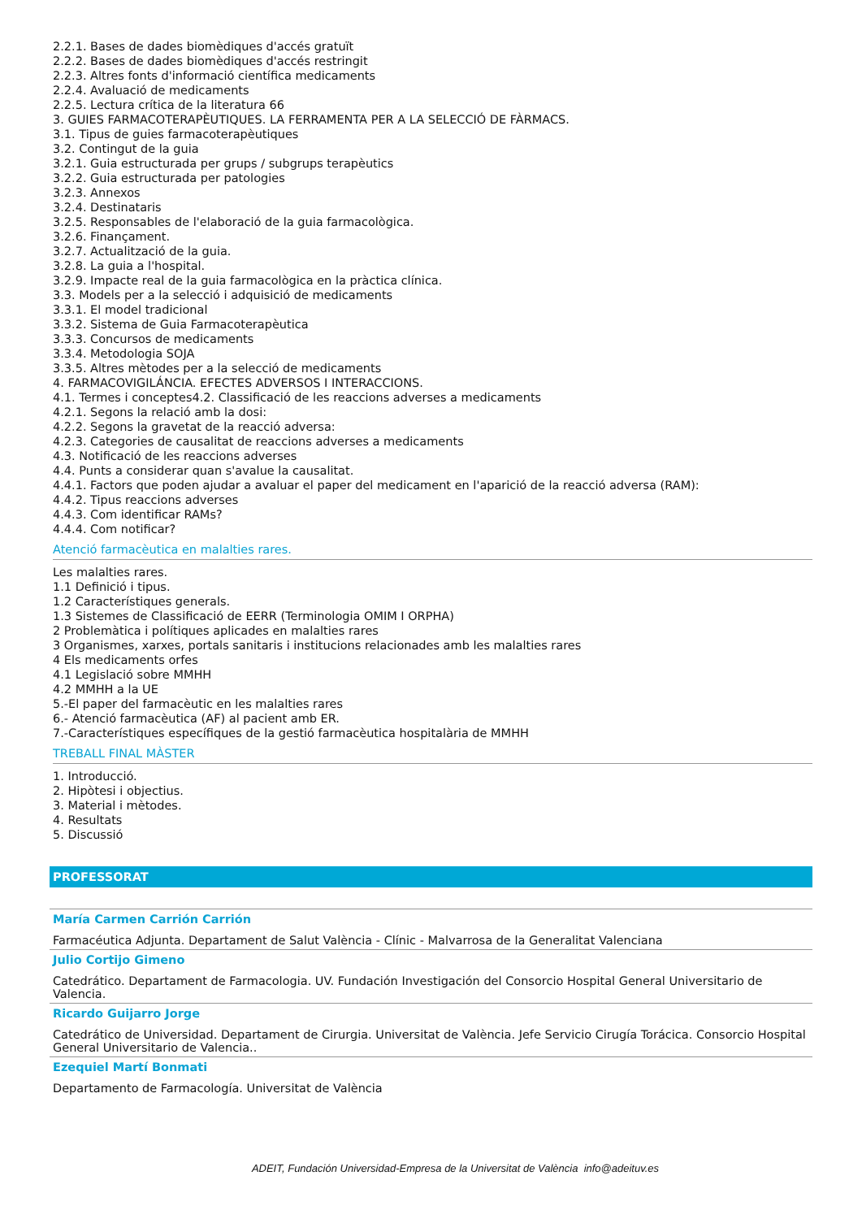2.2.1. Bases de dades biomèdiques d'accés gratuït
2.2.2. Bases de dades biomèdiques d'accés restringit
2.2.3. Altres fonts d'informació científica medicaments
2.2.4. Avaluació de medicaments
2.2.5. Lectura crítica de la literatura 66
3. GUIES FARMACOTERAPÈUTIQUES. LA FERRAMENTA PER A LA SELECCIÓ DE FÀRMACS.
3.1. Tipus de guies farmacoterapèutiques
3.2. Contingut de la guia
3.2.1. Guia estructurada per grups / subgrups terapèutics
3.2.2. Guia estructurada per patologies
3.2.3. Annexos
3.2.4. Destinataris
3.2.5. Responsables de l'elaboració de la guia farmacològica.
3.2.6. Finançament.
3.2.7. Actualització de la guia.
3.2.8. La guia a l'hospital.
3.2.9. Impacte real de la guia farmacològica en la pràctica clínica.
3.3. Models per a la selecció i adquisició de medicaments
3.3.1. El model tradicional
3.3.2. Sistema de Guia Farmacoterapèutica
3.3.3. Concursos de medicaments
3.3.4. Metodologia SOJA
3.3.5. Altres mètodes per a la selecció de medicaments
4. FARMACOVIGILÁNCIA. EFECTES ADVERSOS I INTERACCIONS.
4.1. Termes i conceptes4.2. Classificació de les reaccions adverses a medicaments
4.2.1. Segons la relació amb la dosi:
4.2.2. Segons la gravetat de la reacció adversa:
4.2.3. Categories de causalitat de reaccions adverses a medicaments
4.3. Notificació de les reaccions adverses
4.4. Punts a considerar quan s'avalue la causalitat.
4.4.1. Factors que poden ajudar a avaluar el paper del medicament en l'aparició de la reacció adversa (RAM):
4.4.2. Tipus reaccions adverses
4.4.3. Com identificar RAMs?
4.4.4. Com notificar?
Atenció farmacèutica en malalties rares.
Les malalties rares.
1.1 Definició i tipus.
1.2 Característiques generals.
1.3 Sistemes de Classificació de EERR (Terminologia OMIM I ORPHA)
2 Problemàtica i polítiques aplicades en malalties rares
3 Organismes, xarxes, portals sanitaris i institucions relacionades amb les malalties rares
4 Els medicaments orfes
4.1 Legislació sobre MMHH
4.2 MMHH a la UE
5.-El paper del farmacèutic en les malalties rares
6.- Atenció farmacèutica (AF) al pacient amb ER.
7.-Característiques específiques de la gestió farmacèutica hospitalària de MMHH
TREBALL FINAL MÀSTER
1. Introducció.
2. Hipòtesi i objectius.
3. Material i mètodes.
4. Resultats
5. Discussió
PROFESSORAT
María Carmen Carrión Carrión
Farmacéutica Adjunta. Departament de Salut València - Clínic - Malvarrosa de la Generalitat Valenciana
Julio Cortijo Gimeno
Catedrático. Departament de Farmacologia. UV. Fundación Investigación del Consorcio Hospital General Universitario de Valencia.
Ricardo Guijarro Jorge
Catedrático de Universidad. Departament de Cirurgia. Universitat de València. Jefe Servicio Cirugía Torácica. Consorcio Hospital General Universitario de Valencia..
Ezequiel Martí Bonmati
Departamento de Farmacología. Universitat de València
ADEIT, Fundación Universidad-Empresa de la Universitat de València info@adeituv.es